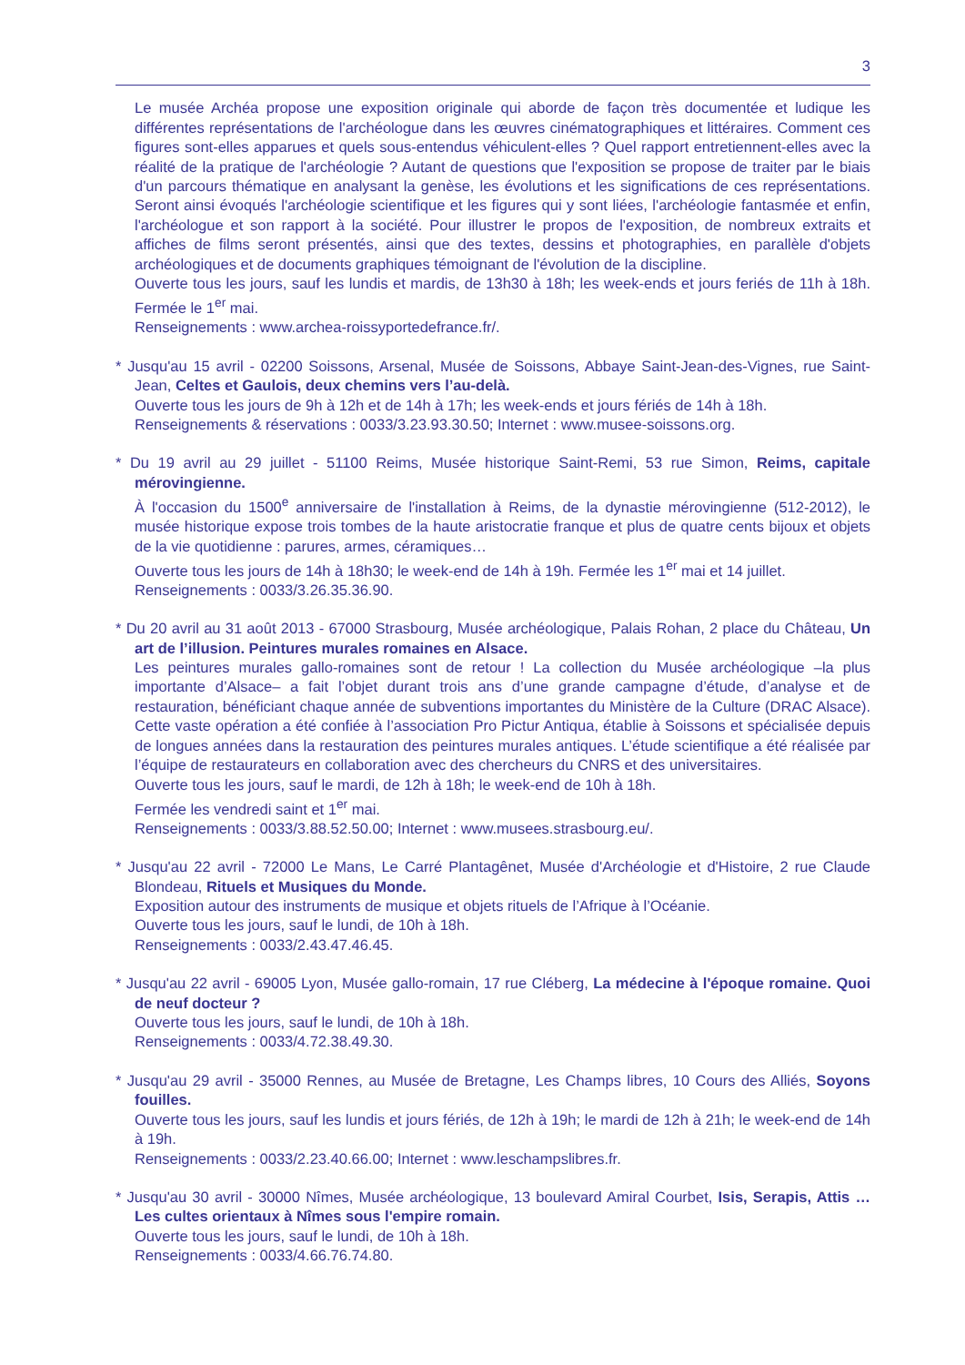3
Le musée Archéa propose une exposition originale qui aborde de façon très documentée et ludique les différentes représentations de l'archéologue dans les œuvres cinématographiques et littéraires. Comment ces figures sont-elles apparues et quels sous-entendus véhiculent-elles ? Quel rapport entretiennent-elles avec la réalité de la pratique de l'archéologie ? Autant de questions que l'exposition se propose de traiter par le biais d'un parcours thématique en analysant la genèse, les évolutions et les significations de ces représentations. Seront ainsi évoqués l'archéologie scientifique et les figures qui y sont liées, l'archéologie fantasmée et enfin, l'archéologue et son rapport à la société. Pour illustrer le propos de l'exposition, de nombreux extraits et affiches de films seront présentés, ainsi que des textes, dessins et photographies, en parallèle d'objets archéologiques et de documents graphiques témoignant de l'évolution de la discipline.
Ouverte tous les jours, sauf les lundis et mardis, de 13h30 à 18h; les week-ends et jours feriés de 11h à 18h. Fermée le 1<sup>er</sup> mai.
Renseignements : www.archea-roissyportedefrance.fr/.
* Jusqu'au 15 avril - 02200 Soissons, Arsenal, Musée de Soissons, Abbaye Saint-Jean-des-Vignes, rue Saint-Jean, Celtes et Gaulois, deux chemins vers l’au-delà.
Ouverte tous les jours de 9h à 12h et de 14h à 17h; les week-ends et jours fériés de 14h à 18h.
Renseignements & réservations : 0033/3.23.93.30.50; Internet : www.musee-soissons.org.
* Du 19 avril au 29 juillet - 51100 Reims, Musée historique Saint-Remi, 53 rue Simon, Reims, capitale mérovingienne.
À l'occasion du 1500<sup>e</sup> anniversaire de l'installation à Reims, de la dynastie mérovingienne (512-2012), le musée historique expose trois tombes de la haute aristocratie franque et plus de quatre cents bijoux et objets de la vie quotidienne : parures, armes, céramiques…
Ouverte tous les jours de 14h à 18h30; le week-end de 14h à 19h. Fermée les 1<sup>er</sup> mai et 14 juillet.
Renseignements : 0033/3.26.35.36.90.
* Du 20 avril au 31 août 2013 - 67000 Strasbourg, Musée archéologique, Palais Rohan, 2 place du Château, Un art de l’illusion. Peintures murales romaines en Alsace.
Les peintures murales gallo-romaines sont de retour ! La collection du Musée archéologique –la plus importante d’Alsace– a fait l’objet durant trois ans d’une grande campagne d’étude, d’analyse et de restauration, bénéficiant chaque année de subventions importantes du Ministère de la Culture (DRAC Alsace). Cette vaste opération a été confiée à l’association Pro Pictur Antiqua, établie à Soissons et spécialisée depuis de longues années dans la restauration des peintures murales antiques. L’étude scientifique a été réalisée par l’équipe de restaurateurs en collaboration avec des chercheurs du CNRS et des universitaires.
Ouverte tous les jours, sauf le mardi, de 12h à 18h; le week-end de 10h à 18h.
Fermée les vendredi saint et 1<sup>er</sup> mai.
Renseignements : 0033/3.88.52.50.00; Internet : www.musees.strasbourg.eu/.
* Jusqu'au 22 avril - 72000 Le Mans, Le Carré Plantagênet, Musée d'Archéologie et d'Histoire, 2 rue Claude Blondeau, Rituels et Musiques du Monde.
Exposition autour des instruments de musique et objets rituels de l’Afrique à l’Océanie.
Ouverte tous les jours, sauf le lundi, de 10h à 18h.
Renseignements : 0033/2.43.47.46.45.
* Jusqu'au 22 avril - 69005 Lyon, Musée gallo-romain, 17 rue Cléberg, La médecine à l'époque romaine. Quoi de neuf docteur ?
Ouverte tous les jours, sauf le lundi, de 10h à 18h.
Renseignements : 0033/4.72.38.49.30.
* Jusqu'au 29 avril - 35000 Rennes, au Musée de Bretagne, Les Champs libres, 10 Cours des Alliés, Soyons fouilles.
Ouverte tous les jours, sauf les lundis et jours fériés, de 12h à 19h; le mardi de 12h à 21h; le week-end de 14h à 19h.
Renseignements : 0033/2.23.40.66.00; Internet : www.leschampslibres.fr.
* Jusqu'au 30 avril - 30000 Nîmes, Musée archéologique, 13 boulevard Amiral Courbet, Isis, Serapis, Attis … Les cultes orientaux à Nîmes sous l'empire romain.
Ouverte tous les jours, sauf le lundi, de 10h à 18h.
Renseignements : 0033/4.66.76.74.80.